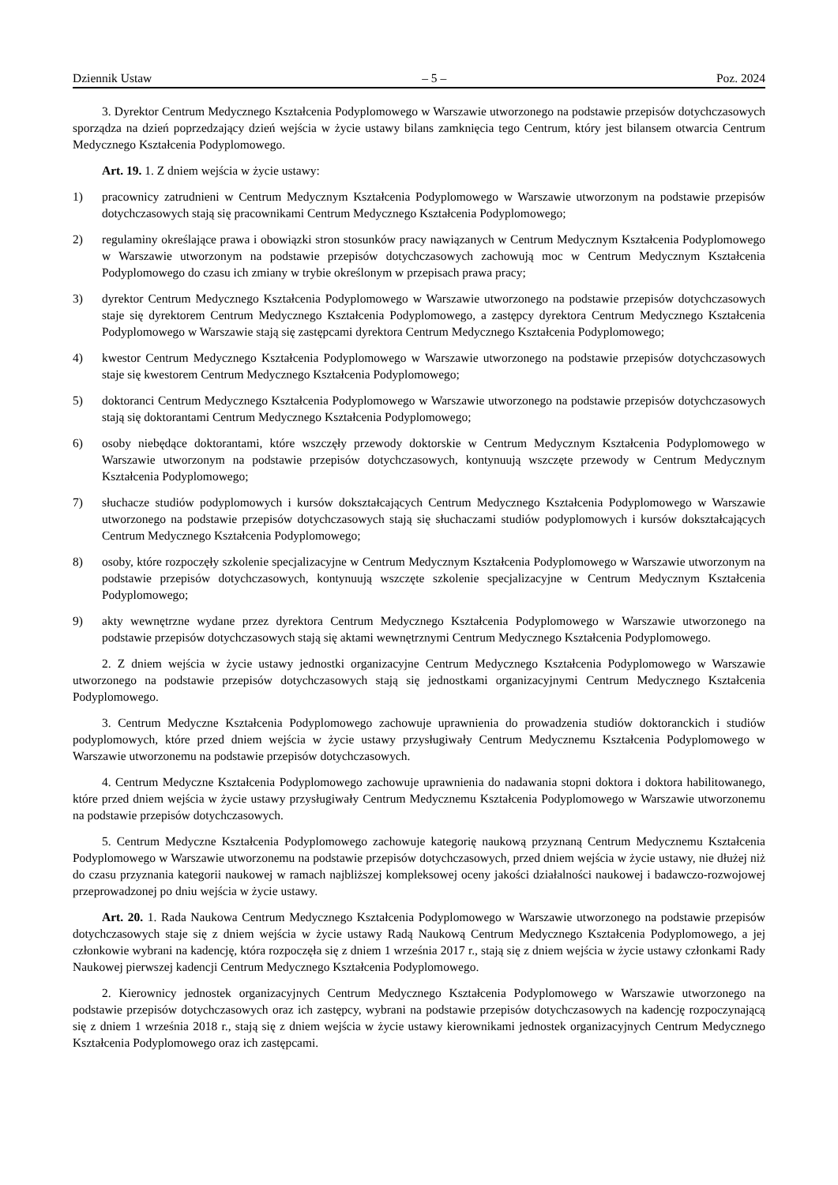Dziennik Ustaw – 5 – Poz. 2024
3. Dyrektor Centrum Medycznego Kształcenia Podyplomowego w Warszawie utworzonego na podstawie przepisów dotychczasowych sporządza na dzień poprzedzający dzień wejścia w życie ustawy bilans zamknięcia tego Centrum, który jest bilansem otwarcia Centrum Medycznego Kształcenia Podyplomowego.
Art. 19. 1. Z dniem wejścia w życie ustawy:
1) pracownicy zatrudnieni w Centrum Medycznym Kształcenia Podyplomowego w Warszawie utworzonym na podstawie przepisów dotychczasowych stają się pracownikami Centrum Medycznego Kształcenia Podyplomowego;
2) regulaminy określające prawa i obowiązki stron stosunków pracy nawiązanych w Centrum Medycznym Kształcenia Podyplomowego w Warszawie utworzonym na podstawie przepisów dotychczasowych zachowują moc w Centrum Medycznym Kształcenia Podyplomowego do czasu ich zmiany w trybie określonym w przepisach prawa pracy;
3) dyrektor Centrum Medycznego Kształcenia Podyplomowego w Warszawie utworzonego na podstawie przepisów dotychczasowych staje się dyrektorem Centrum Medycznego Kształcenia Podyplomowego, a zastępcy dyrektora Centrum Medycznego Kształcenia Podyplomowego w Warszawie stają się zastępcami dyrektora Centrum Medycznego Kształcenia Podyplomowego;
4) kwestor Centrum Medycznego Kształcenia Podyplomowego w Warszawie utworzonego na podstawie przepisów dotychczasowych staje się kwestorem Centrum Medycznego Kształcenia Podyplomowego;
5) doktoranci Centrum Medycznego Kształcenia Podyplomowego w Warszawie utworzonego na podstawie przepisów dotychczasowych stają się doktorantami Centrum Medycznego Kształcenia Podyplomowego;
6) osoby niebędące doktorantami, które wszczęły przewody doktorskie w Centrum Medycznym Kształcenia Podyplomowego w Warszawie utworzonym na podstawie przepisów dotychczasowych, kontynuują wszczęte przewody w Centrum Medycznym Kształcenia Podyplomowego;
7) słuchacze studiów podyplomowych i kursów dokształcających Centrum Medycznego Kształcenia Podyplomowego w Warszawie utworzonego na podstawie przepisów dotychczasowych stają się słuchaczami studiów podyplomowych i kursów dokształcających Centrum Medycznego Kształcenia Podyplomowego;
8) osoby, które rozpoczęły szkolenie specjalizacyjne w Centrum Medycznym Kształcenia Podyplomowego w Warszawie utworzonym na podstawie przepisów dotychczasowych, kontynuują wszczęte szkolenie specjalizacyjne w Centrum Medycznym Kształcenia Podyplomowego;
9) akty wewnętrzne wydane przez dyrektora Centrum Medycznego Kształcenia Podyplomowego w Warszawie utworzonego na podstawie przepisów dotychczasowych stają się aktami wewnętrznymi Centrum Medycznego Kształcenia Podyplomowego.
2. Z dniem wejścia w życie ustawy jednostki organizacyjne Centrum Medycznego Kształcenia Podyplomowego w Warszawie utworzonego na podstawie przepisów dotychczasowych stają się jednostkami organizacyjnymi Centrum Medycznego Kształcenia Podyplomowego.
3. Centrum Medyczne Kształcenia Podyplomowego zachowuje uprawnienia do prowadzenia studiów doktoranckich i studiów podyplomowych, które przed dniem wejścia w życie ustawy przysługiwały Centrum Medycznemu Kształcenia Podyplomowego w Warszawie utworzonemu na podstawie przepisów dotychczasowych.
4. Centrum Medyczne Kształcenia Podyplomowego zachowuje uprawnienia do nadawania stopni doktora i doktora habilitowanego, które przed dniem wejścia w życie ustawy przysługiwały Centrum Medycznemu Kształcenia Podyplomowego w Warszawie utworzonemu na podstawie przepisów dotychczasowych.
5. Centrum Medyczne Kształcenia Podyplomowego zachowuje kategorię naukową przyznaną Centrum Medycznemu Kształcenia Podyplomowego w Warszawie utworzonemu na podstawie przepisów dotychczasowych, przed dniem wejścia w życie ustawy, nie dłużej niż do czasu przyznania kategorii naukowej w ramach najbliższej kompleksowej oceny jakości działalności naukowej i badawczo-rozwojowej przeprowadzonej po dniu wejścia w życie ustawy.
Art. 20. 1. Rada Naukowa Centrum Medycznego Kształcenia Podyplomowego w Warszawie utworzonego na podstawie przepisów dotychczasowych staje się z dniem wejścia w życie ustawy Radą Naukową Centrum Medycznego Kształcenia Podyplomowego, a jej członkowie wybrani na kadencję, która rozpoczęła się z dniem 1 września 2017 r., stają się z dniem wejścia w życie ustawy członkami Rady Naukowej pierwszej kadencji Centrum Medycznego Kształcenia Podyplomowego.
2. Kierownicy jednostek organizacyjnych Centrum Medycznego Kształcenia Podyplomowego w Warszawie utworzonego na podstawie przepisów dotychczasowych oraz ich zastępcy, wybrani na podstawie przepisów dotychczasowych na kadencję rozpoczynającą się z dniem 1 września 2018 r., stają się z dniem wejścia w życie ustawy kierownikami jednostek organizacyjnych Centrum Medycznego Kształcenia Podyplomowego oraz ich zastępcami.